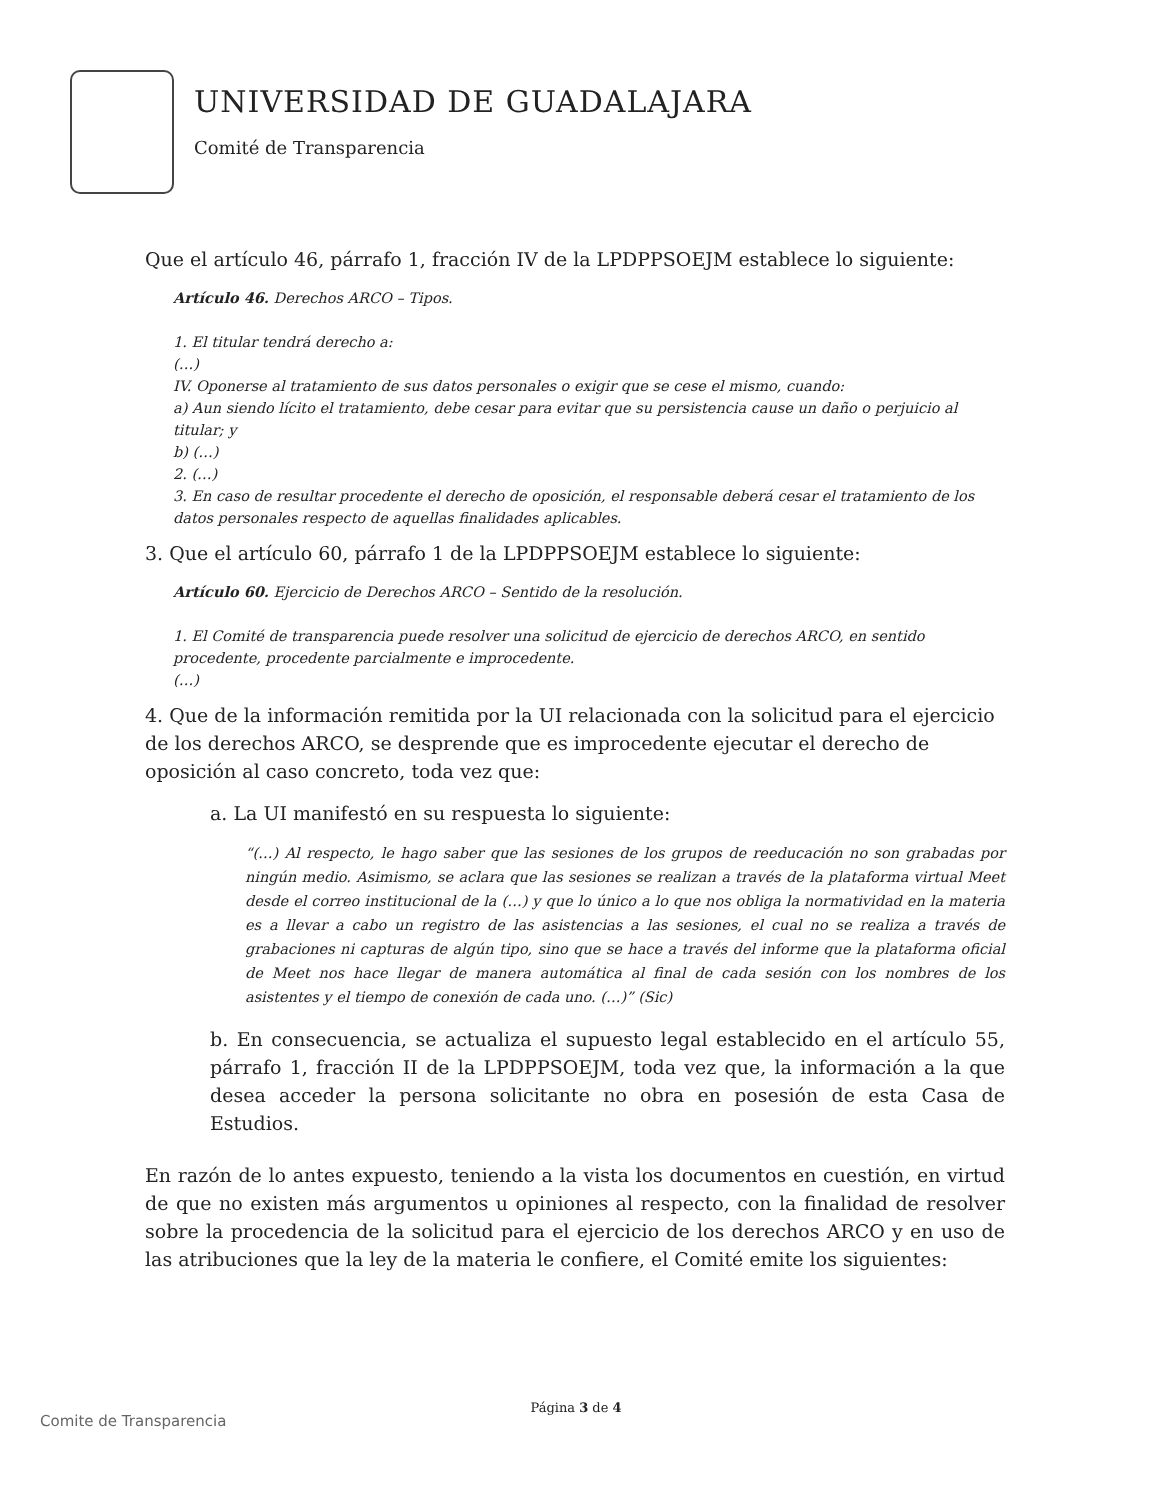UNIVERSIDAD DE GUADALAJARA
Comité de Transparencia
Que el artículo 46, párrafo 1, fracción IV de la LPDPPSOEJM establece lo siguiente:
Artículo 46. Derechos ARCO – Tipos.
1. El titular tendrá derecho a:
(…)
IV. Oponerse al tratamiento de sus datos personales o exigir que se cese el mismo, cuando:
a) Aun siendo lícito el tratamiento, debe cesar para evitar que su persistencia cause un daño o perjuicio al titular; y
b) (…)
2. (…)
3. En caso de resultar procedente el derecho de oposición, el responsable deberá cesar el tratamiento de los datos personales respecto de aquellas finalidades aplicables.
3. Que el artículo 60, párrafo 1 de la LPDPPSOEJM establece lo siguiente:
Artículo 60. Ejercicio de Derechos ARCO – Sentido de la resolución.
1. El Comité de transparencia puede resolver una solicitud de ejercicio de derechos ARCO, en sentido procedente, procedente parcialmente e improcedente.
(…)
4. Que de la información remitida por la UI relacionada con la solicitud para el ejercicio de los derechos ARCO, se desprende que es improcedente ejecutar el derecho de oposición al caso concreto, toda vez que:
a. La UI manifestó en su respuesta lo siguiente:
“(…) Al respecto, le hago saber que las sesiones de los grupos de reeducación no son grabadas por ningún medio. Asimismo, se aclara que las sesiones se realizan a través de la plataforma virtual Meet desde el correo institucional de la (…) y que lo único a lo que nos obliga la normatividad en la materia es a llevar a cabo un registro de las asistencias a las sesiones, el cual no se realiza a través de grabaciones ni capturas de algún tipo, sino que se hace a través del informe que la plataforma oficial de Meet nos hace llegar de manera automática al final de cada sesión con los nombres de los asistentes y el tiempo de conexión de cada uno. (…)” (Sic)
b. En consecuencia, se actualiza el supuesto legal establecido en el artículo 55, párrafo 1, fracción II de la LPDPPSOEJM, toda vez que, la información a la que desea acceder la persona solicitante no obra en posesión de esta Casa de Estudios.
En razón de lo antes expuesto, teniendo a la vista los documentos en cuestión, en virtud de que no existen más argumentos u opiniones al respecto, con la finalidad de resolver sobre la procedencia de la solicitud para el ejercicio de los derechos ARCO y en uso de las atribuciones que la ley de la materia le confiere, el Comité emite los siguientes:
Comite de Transparencia
Página 3 de 4